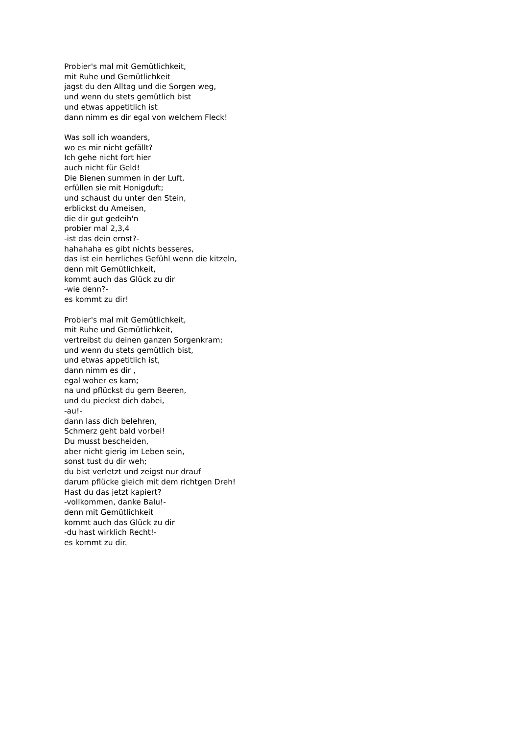Probier's mal mit Gemütlichkeit,
mit Ruhe und Gemütlichkeit
jagst du den Alltag und die Sorgen weg,
und wenn du stets gemütlich bist
und etwas appetitlich ist
dann nimm es dir egal von welchem Fleck!
Was soll ich woanders,
wo es mir nicht gefällt?
Ich gehe nicht fort hier
auch nicht für Geld!
Die Bienen summen in der Luft,
erfüllen sie mit Honigduft;
und schaust du unter den Stein,
erblickst du Ameisen,
die dir gut gedeih'n
probier mal 2,3,4
-ist das dein ernst?-
hahahaha es gibt nichts besseres,
das ist ein herrliches Gefühl wenn die kitzeln,
denn mit Gemütlichkeit,
kommt auch das Glück zu dir
-wie denn?-
es kommt zu dir!
Probier's mal mit Gemütlichkeit,
mit Ruhe und Gemütlichkeit,
vertreibst du deinen ganzen Sorgenkram;
und wenn du stets gemütlich bist,
und etwas appetitlich ist,
dann nimm es dir ,
egal woher es kam;
na und pflückst du gern Beeren,
und du pieckst dich dabei,
-au!-
dann lass dich belehren,
Schmerz geht bald vorbei!
Du musst bescheiden,
aber nicht gierig im Leben sein,
sonst tust du dir weh;
du bist verletzt und zeigst nur drauf
darum pflücke gleich mit dem richtgen Dreh!
Hast du das jetzt kapiert?
-vollkommen, danke Balu!-
denn mit Gemütlichkeit
kommt auch das Glück zu dir
-du hast wirklich Recht!-
es kommt zu dir.